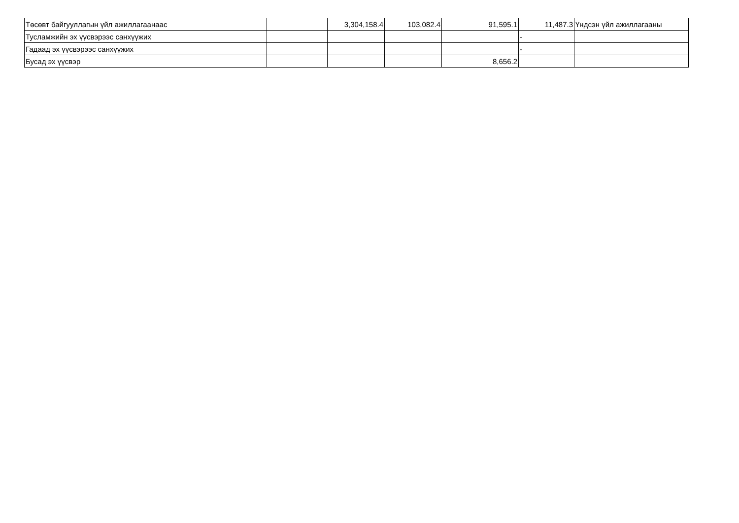| Төсөвт байгууллагын үйл ажиллагаанаас | | 3,304,158.4 | 103,082.4 | 91,595.1 | 11,487.3 | Үндсэн үйл ажиллагааны |
| Тусламжийн эх үүсвэрээс санхүүжих | | | | | - | |
| Гадаад эх үүсвэрээс санхүүжих | | | | | - | |
| Бусад эх үүсвэр | | | | 8,656.2 | | |